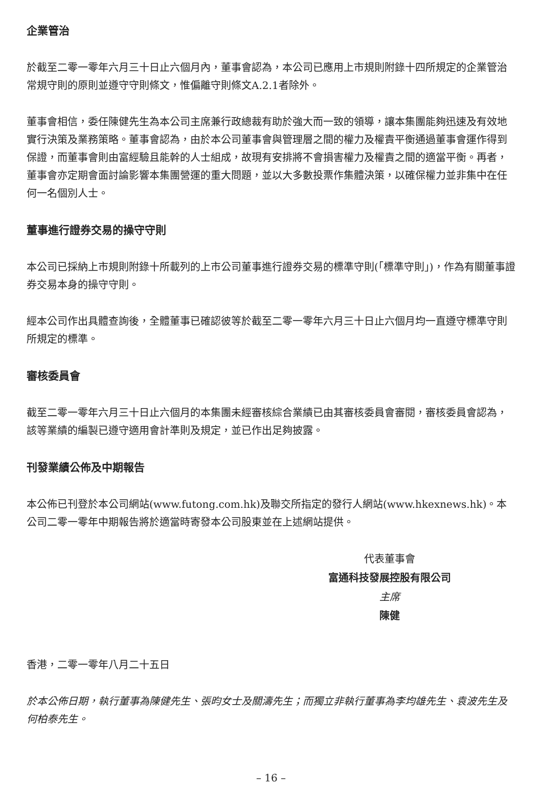企業管治
於截至二零一零年六月三十日止六個月內，董事會認為，本公司已應用上市規則附錄十四所規定的企業管治常規守則的原則並遵守守則條文，惟偏離守則條文A.2.1者除外。
董事會相信，委任陳健先生為本公司主席兼行政總裁有助於強大而一致的領導，讓本集團能夠迅速及有效地實行決策及業務策略。董事會認為，由於本公司董事會與管理層之間的權力及權責平衡通過董事會運作得到保證，而董事會則由富經驗且能幹的人士組成，故現有安排將不會損害權力及權責之間的適當平衡。再者，董事會亦定期會面討論影響本集團營運的重大問題，並以大多數投票作集體決策，以確保權力並非集中在任何一名個別人士。
董事進行證券交易的操守守則
本公司已採納上市規則附錄十所載列的上市公司董事進行證券交易的標準守則(「標準守則」)，作為有關董事證券交易本身的操守守則。
經本公司作出具體查詢後，全體董事已確認彼等於截至二零一零年六月三十日止六個月均一直遵守標準守則所規定的標準。
審核委員會
截至二零一零年六月三十日止六個月的本集團未經審核綜合業績已由其審核委員會審閱，審核委員會認為，該等業績的編製已遵守適用會計準則及規定，並已作出足夠披露。
刊發業績公佈及中期報告
本公佈已刊登於本公司網站(www.futong.com.hk)及聯交所指定的發行人網站(www.hkexnews.hk)。本公司二零一零年中期報告將於適當時寄發本公司股東並在上述網站提供。
代表董事會
富通科技發展控股有限公司
主席
陳健
香港，二零一零年八月二十五日
於本公佈日期，執行董事為陳健先生、張昀女士及關濤先生；而獨立非執行董事為李均雄先生、袁波先生及何柏泰先生。
– 16 –